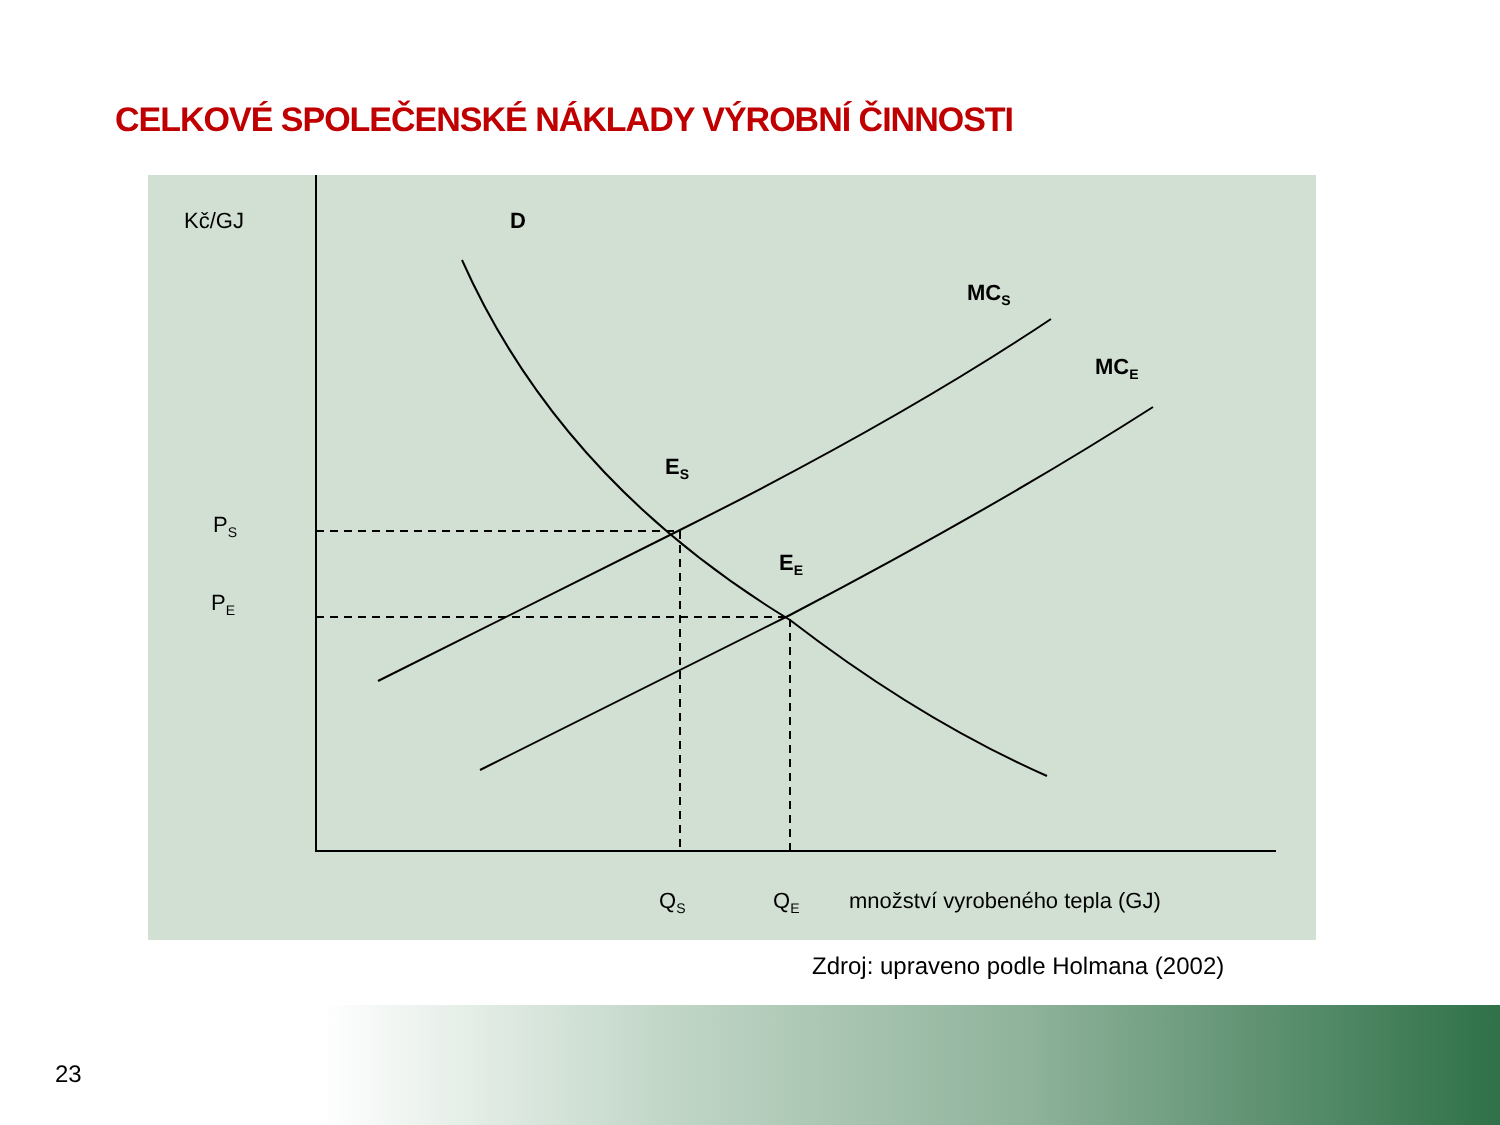CELKOVÉ SPOLEČENSKÉ NÁKLADY VÝROBNÍ ČINNOSTI
Kč/GJ
D
MCS
MCE
ES
EE
PS
PE
QS
QE
množství vyrobeného tepla (GJ)
Zdroj: upraveno podle Holmana (2002)
23